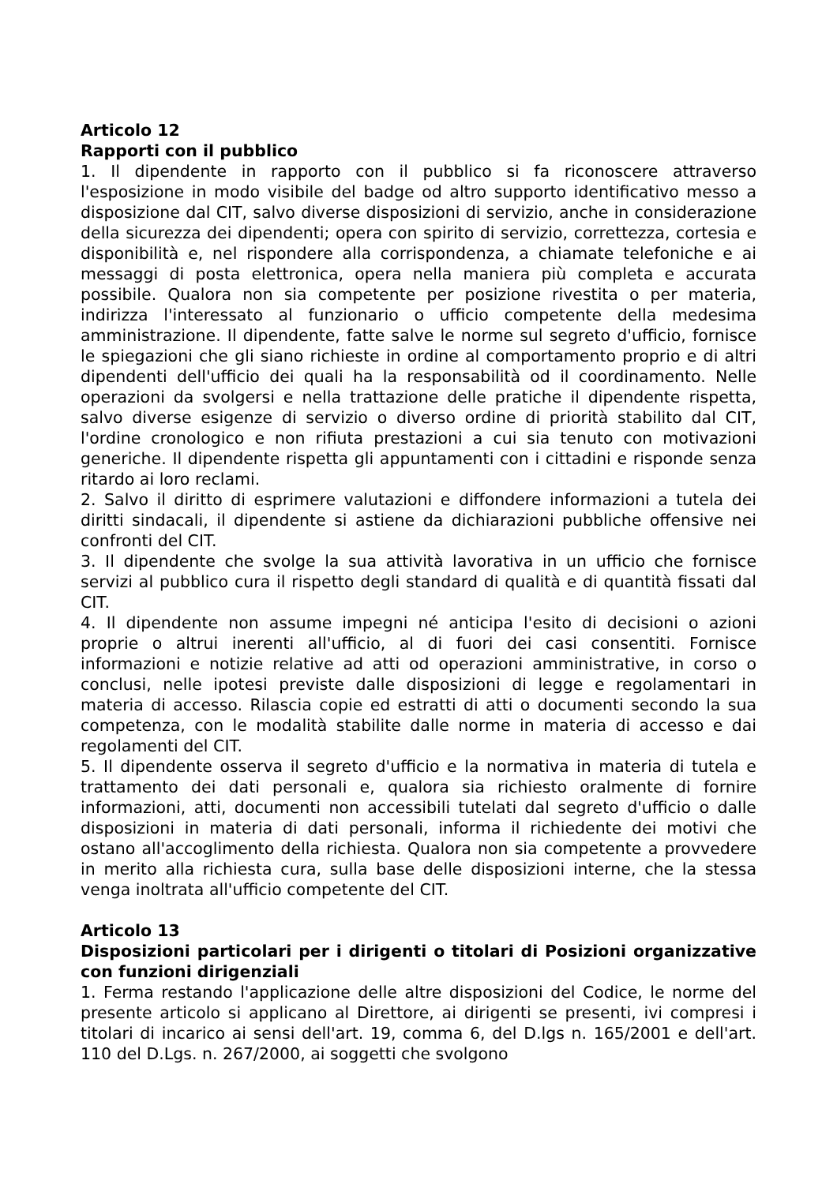Articolo 12
Rapporti con il pubblico
1. Il dipendente in rapporto con il pubblico si fa riconoscere attraverso l'esposizione in modo visibile del badge od altro supporto identificativo messo a disposizione dal CIT, salvo diverse disposizioni di servizio, anche in considerazione della sicurezza dei dipendenti; opera con spirito di servizio, correttezza, cortesia e disponibilità e, nel rispondere alla corrispondenza, a chiamate telefoniche e ai messaggi di posta elettronica, opera nella maniera più completa e accurata possibile. Qualora non sia competente per posizione rivestita o per materia, indirizza l'interessato al funzionario o ufficio competente della medesima amministrazione. Il dipendente, fatte salve le norme sul segreto d'ufficio, fornisce le spiegazioni che gli siano richieste in ordine al comportamento proprio e di altri dipendenti dell'ufficio dei quali ha la responsabilità od il coordinamento. Nelle operazioni da svolgersi e nella trattazione delle pratiche il dipendente rispetta, salvo diverse esigenze di servizio o diverso ordine di priorità stabilito dal CIT, l'ordine cronologico e non rifiuta prestazioni a cui sia tenuto con motivazioni generiche. Il dipendente rispetta gli appuntamenti con i cittadini e risponde senza ritardo ai loro reclami.
2. Salvo il diritto di esprimere valutazioni e diffondere informazioni a tutela dei diritti sindacali, il dipendente si astiene da dichiarazioni pubbliche offensive nei confronti del CIT.
3. Il dipendente che svolge la sua attività lavorativa in un ufficio che fornisce servizi al pubblico cura il rispetto degli standard di qualità e di quantità fissati dal CIT.
4. Il dipendente non assume impegni né anticipa l'esito di decisioni o azioni proprie o altrui inerenti all'ufficio, al di fuori dei casi consentiti. Fornisce informazioni e notizie relative ad atti od operazioni amministrative, in corso o conclusi, nelle ipotesi previste dalle disposizioni di legge e regolamentari in materia di accesso. Rilascia copie ed estratti di atti o documenti secondo la sua competenza, con le modalità stabilite dalle norme in materia di accesso e dai regolamenti del CIT.
5. Il dipendente osserva il segreto d'ufficio e la normativa in materia di tutela e trattamento dei dati personali e, qualora sia richiesto oralmente di fornire informazioni, atti, documenti non accessibili tutelati dal segreto d'ufficio o dalle disposizioni in materia di dati personali, informa il richiedente dei motivi che ostano all'accoglimento della richiesta. Qualora non sia competente a provvedere in merito alla richiesta cura, sulla base delle disposizioni interne, che la stessa venga inoltrata all'ufficio competente del CIT.
Articolo 13
Disposizioni particolari per i dirigenti o titolari di Posizioni organizzative con funzioni dirigenziali
1. Ferma restando l'applicazione delle altre disposizioni del Codice, le norme del presente articolo si applicano al Direttore, ai dirigenti se presenti, ivi compresi i titolari di incarico ai sensi dell'art. 19, comma 6, del D.lgs n. 165/2001 e dell'art. 110 del D.Lgs. n. 267/2000, ai soggetti che svolgono